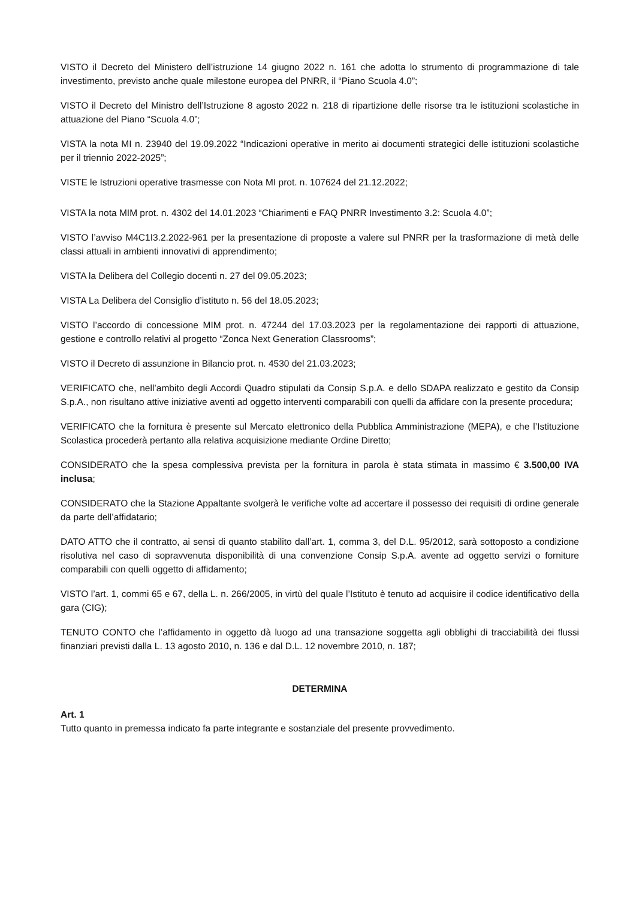VISTO il Decreto del Ministero dell’istruzione 14 giugno 2022 n. 161 che adotta lo strumento di programmazione di tale investimento, previsto anche quale milestone europea del PNRR, il “Piano Scuola 4.0”;
VISTO il Decreto del Ministro dell’Istruzione 8 agosto 2022 n. 218 di ripartizione delle risorse tra le istituzioni scolastiche in attuazione del Piano “Scuola 4.0”;
VISTA la nota MI n. 23940 del 19.09.2022 “Indicazioni operative in merito ai documenti strategici delle istituzioni scolastiche per il triennio 2022-2025”;
VISTE le Istruzioni operative trasmesse con Nota MI prot. n. 107624 del 21.12.2022;
VISTA la nota MIM prot. n. 4302 del 14.01.2023 “Chiarimenti e FAQ PNRR Investimento 3.2: Scuola 4.0”;
VISTO l’avviso M4C1I3.2.2022-961 per la presentazione di proposte a valere sul PNRR per la trasformazione di metà delle classi attuali in ambienti innovativi di apprendimento;
VISTA la Delibera del Collegio docenti n. 27 del 09.05.2023;
VISTA La Delibera del Consiglio d’istituto n. 56 del 18.05.2023;
VISTO l’accordo di concessione MIM prot. n. 47244 del 17.03.2023 per la regolamentazione dei rapporti di attuazione, gestione e controllo relativi al progetto “Zonca Next Generation Classrooms”;
VISTO il Decreto di assunzione in Bilancio prot. n. 4530 del 21.03.2023;
VERIFICATO che, nell’ambito degli Accordi Quadro stipulati da Consip S.p.A. e dello SDAPA realizzato e gestito da Consip S.p.A., non risultano attive iniziative aventi ad oggetto interventi comparabili con quelli da affidare con la presente procedura;
VERIFICATO che la fornitura è presente sul Mercato elettronico della Pubblica Amministrazione (MEPA), e che l’Istituzione Scolastica procederà pertanto alla relativa acquisizione mediante Ordine Diretto;
CONSIDERATO che la spesa complessiva prevista per la fornitura in parola è stata stimata in massimo € 3.500,00 IVA inclusa;
CONSIDERATO che la Stazione Appaltante svolgerà le verifiche volte ad accertare il possesso dei requisiti di ordine generale da parte dell’affidatario;
DATO ATTO che il contratto, ai sensi di quanto stabilito dall’art. 1, comma 3, del D.L. 95/2012, sarà sottoposto a condizione risolutiva nel caso di sopravvenuta disponibilità di una convenzione Consip S.p.A. avente ad oggetto servizi o forniture comparabili con quelli oggetto di affidamento;
VISTO l’art. 1, commi 65 e 67, della L. n. 266/2005, in virtù del quale l’Istituto è tenuto ad acquisire il codice identificativo della gara (CIG);
TENUTO CONTO che l’affidamento in oggetto dà luogo ad una transazione soggetta agli obblighi di tracciabilità dei flussi finanziari previsti dalla L. 13 agosto 2010, n. 136 e dal D.L. 12 novembre 2010, n. 187;
DETERMINA
Art. 1
Tutto quanto in premessa indicato fa parte integrante e sostanziale del presente provvedimento.